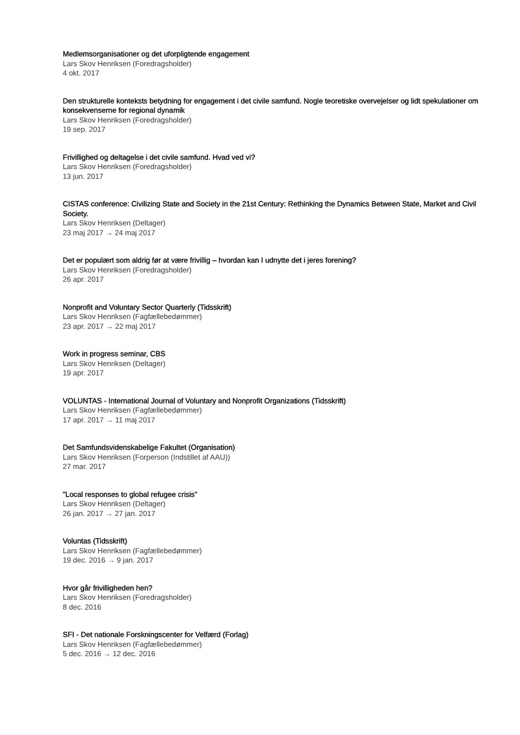Medlemsorganisationer og det uforpligtende engagement
Lars Skov Henriksen (Foredragsholder)
4 okt. 2017
Den strukturelle konteksts betydning for engagement i det civile samfund. Nogle teoretiske overvejelser og lidt spekulationer om konsekvenserne for regional dynamik
Lars Skov Henriksen (Foredragsholder)
19 sep. 2017
Frivillighed og deltagelse i det civile samfund. Hvad ved vi?
Lars Skov Henriksen (Foredragsholder)
13 jun. 2017
CISTAS conference: Civilizing State and Society in the 21st Century: Rethinking the Dynamics Between State, Market and Civil Society.
Lars Skov Henriksen (Deltager)
23 maj 2017 → 24 maj 2017
Det er populært som aldrig før at være frivillig – hvordan kan I udnytte det i jeres forening?
Lars Skov Henriksen (Foredragsholder)
26 apr. 2017
Nonprofit and Voluntary Sector Quarterly (Tidsskrift)
Lars Skov Henriksen (Fagfællebedømmer)
23 apr. 2017 → 22 maj 2017
Work in progress seminar, CBS
Lars Skov Henriksen (Deltager)
19 apr. 2017
VOLUNTAS - International Journal of Voluntary and Nonprofit Organizations (Tidsskrift)
Lars Skov Henriksen (Fagfællebedømmer)
17 apr. 2017 → 11 maj 2017
Det Samfundsvidenskabelige Fakultet (Organisation)
Lars Skov Henriksen (Forperson (Indstillet af AAU))
27 mar. 2017
"Local responses to global refugee crisis"
Lars Skov Henriksen (Deltager)
26 jan. 2017 → 27 jan. 2017
Voluntas (Tidsskrift)
Lars Skov Henriksen (Fagfællebedømmer)
19 dec. 2016 → 9 jan. 2017
Hvor går frivilligheden hen?
Lars Skov Henriksen (Foredragsholder)
8 dec. 2016
SFI - Det nationale Forskningscenter for Velfærd (Forlag)
Lars Skov Henriksen (Fagfællebedømmer)
5 dec. 2016 → 12 dec. 2016